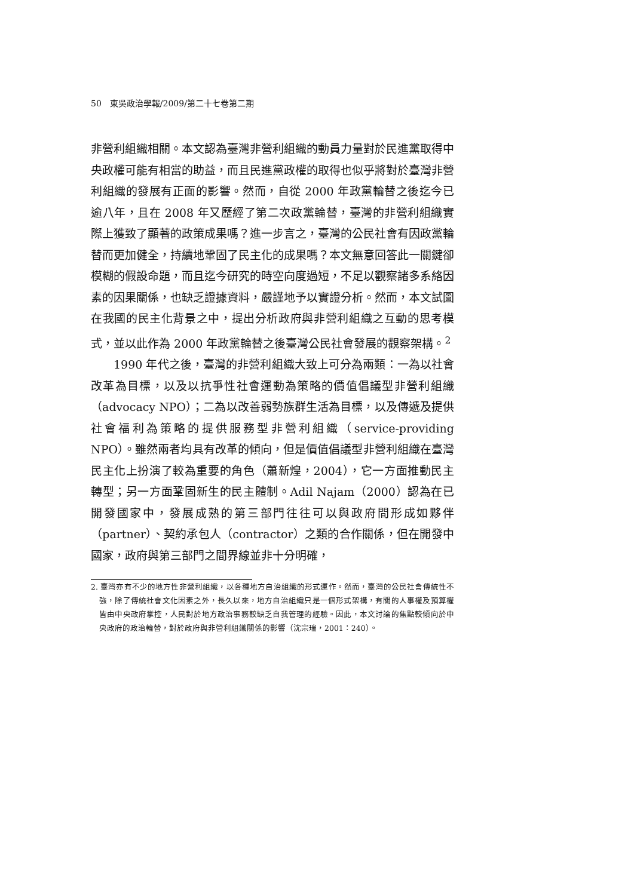50　東吳政治學報/2009/第二十七卷第二期
非營利組織相關。本文認為臺灣非營利組織的動員力量對於民進黨取得中央政權可能有相當的助益，而且民進黨政權的取得也似乎將對於臺灣非營利組織的發展有正面的影響。然而，自從 2000 年政黨輪替之後迄今已逾八年，且在 2008 年又歷經了第二次政黨輪替，臺灣的非營利組織實際上獲致了顯著的政策成果嗎？進一步言之，臺灣的公民社會有因政黨輪替而更加健全，持續地鞏固了民主化的成果嗎？本文無意回答此一關鍵卻模糊的假設命題，而且迄今研究的時空向度過短，不足以觀察諸多系絡因素的因果關係，也缺乏證據資料，嚴謹地予以實證分析。然而，本文試圖在我國的民主化背景之中，提出分析政府與非營利組織之互動的思考模式，並以此作為 2000 年政黨輪替之後臺灣公民社會發展的觀察架構。<sup>2</sup>
1990 年代之後，臺灣的非營利組織大致上可分為兩類：一為以社會改革為目標，以及以抗爭性社會運動為策略的價值倡議型非營利組織（advocacy NPO）；二為以改善弱勢族群生活為目標，以及傳遞及提供社會福利為策略的提供服務型非營利組織（service-providing NPO）。雖然兩者均具有改革的傾向，但是價值倡議型非營利組織在臺灣民主化上扮演了較為重要的角色（蕭新煌，2004），它一方面推動民主轉型；另一方面鞏固新生的民主體制。Adil Najam（2000）認為在已開發國家中，發展成熟的第三部門往往可以與政府間形成如夥伴（partner）、契約承包人（contractor）之類的合作關係，但在開發中國家，政府與第三部門之間界線並非十分明確，
2. 臺灣亦有不少的地方性非營利組織，以各種地方自治組織的形式運作。然而，臺灣的公民社會傳統性不強，除了傳統社會文化因素之外，長久以來，地方自治組織只是一個形式架構，有關的人事權及預算權皆由中央政府掌控，人民對於地方政治事務較缺乏自我管理的經驗。因此，本文討論的焦點較傾向於中央政府的政治輪替，對於政府與非營利組織關係的影響（沈宗瑞，2001：240）。